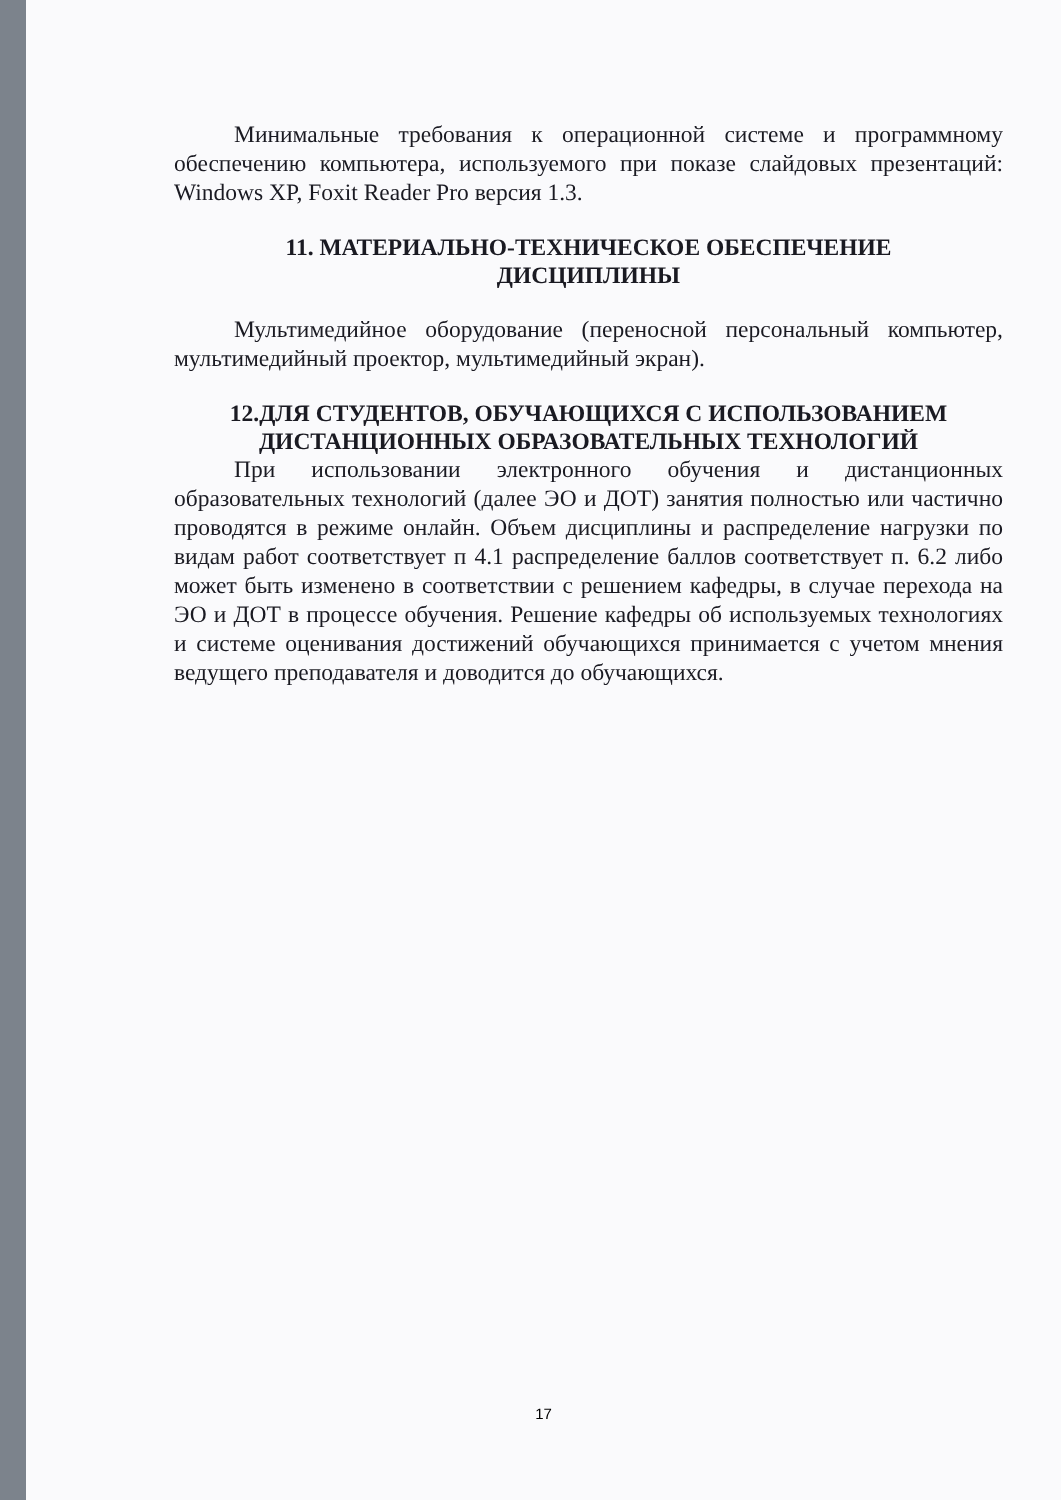Минимальные требования к операционной системе и программному обеспечению компьютера, используемого при показе слайдовых презентаций: Windows XP, Foxit Reader Pro версия 1.3.
11. МАТЕРИАЛЬНО-ТЕХНИЧЕСКОЕ ОБЕСПЕЧЕНИЕ
ДИСЦИПЛИНЫ
Мультимедийное оборудование (переносной персональный компьютер, мультимедийный проектор, мультимедийный экран).
12.ДЛЯ СТУДЕНТОВ, ОБУЧАЮЩИХСЯ С ИСПОЛЬЗОВАНИЕМ
ДИСТАНЦИОННЫХ ОБРАЗОВАТЕЛЬНЫХ ТЕХНОЛОГИЙ
При использовании электронного обучения и дистанционных образовательных технологий (далее ЭО и ДОТ) занятия полностью или частично проводятся в режиме онлайн. Объем дисциплины и распределение нагрузки по видам работ соответствует п 4.1 распределение баллов соответствует п. 6.2 либо может быть изменено в соответствии с решением кафедры, в случае перехода на ЭО и ДОТ в процессе обучения. Решение кафедры об используемых технологиях и системе оценивания достижений обучающихся принимается с учетом мнения ведущего преподавателя и доводится до обучающихся.
17